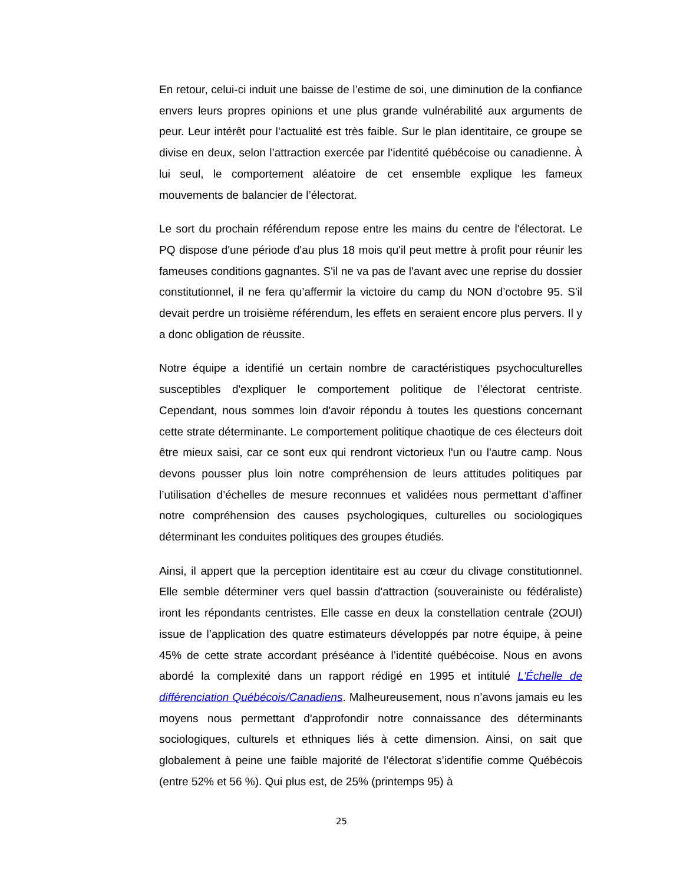En retour, celui-ci induit une baisse de l’estime de soi, une diminution de la confiance envers leurs propres opinions et une plus grande vulnérabilité aux arguments de peur. Leur intérêt pour l’actualité est très faible. Sur le plan identitaire, ce groupe se divise en deux, selon l’attraction exercée par l’identité québécoise ou canadienne. À lui seul, le comportement aléatoire de cet ensemble explique les fameux mouvements de balancier de l’électorat.
Le sort du prochain référendum repose entre les mains du centre de l'électorat. Le PQ dispose d'une période d'au plus 18 mois qu'il peut mettre à profit pour réunir les fameuses conditions gagnantes. S'il ne va pas de l'avant avec une reprise du dossier constitutionnel, il ne fera qu’affermir la victoire du camp du NON d’octobre 95. S'il devait perdre un troisième référendum, les effets en seraient encore plus pervers. Il y a donc obligation de réussite.
Notre équipe a identifié un certain nombre de caractéristiques psychoculturelles susceptibles d'expliquer le comportement politique de l’électorat centriste. Cependant, nous sommes loin d'avoir répondu à toutes les questions concernant cette strate déterminante. Le comportement politique chaotique de ces électeurs doit être mieux saisi, car ce sont eux qui rendront victorieux l'un ou l'autre camp. Nous devons pousser plus loin notre compréhension de leurs attitudes politiques par l’utilisation d’échelles de mesure reconnues et validées nous permettant d’affiner notre compréhension des causes psychologiques, culturelles ou sociologiques déterminant les conduites politiques des groupes étudiés.
Ainsi, il appert que la perception identitaire est au cœur du clivage constitutionnel. Elle semble déterminer vers quel bassin d'attraction (souverainiste ou fédéraliste) iront les répondants centristes. Elle casse en deux la constellation centrale (2OUI) issue de l’application des quatre estimateurs développés par notre équipe, à peine 45% de cette strate accordant préséance à l’identité québécoise. Nous en avons abordé la complexité dans un rapport rédigé en 1995 et intitulé L'Échelle de différenciation Québécois/Canadiens. Malheureusement, nous n’avons jamais eu les moyens nous permettant d'approfondir notre connaissance des déterminants sociologiques, culturels et ethniques liés à cette dimension. Ainsi, on sait que globalement à peine une faible majorité de l’électorat s’identifie comme Québécois (entre 52% et 56 %). Qui plus est, de 25% (printemps 95) à
25